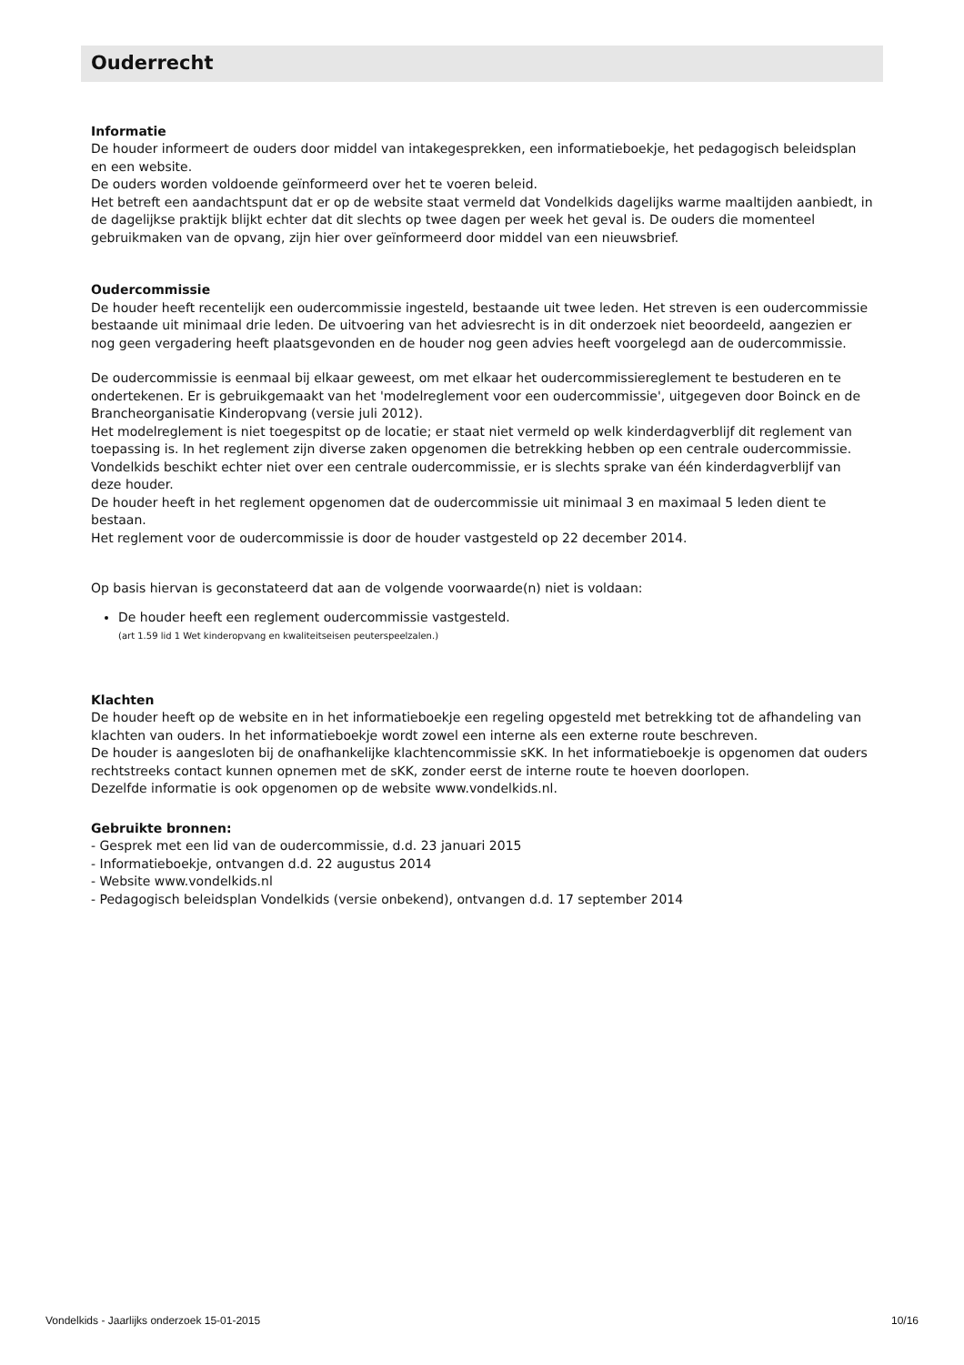Ouderrecht
Informatie
De houder informeert de ouders door middel van intakegesprekken, een informatieboekje, het pedagogisch beleidsplan en een website.
De ouders worden voldoende geïnformeerd over het te voeren beleid.
Het betreft een aandachtspunt dat er op de website staat vermeld dat Vondelkids dagelijks warme maaltijden aanbiedt, in de dagelijkse praktijk blijkt echter dat dit slechts op twee dagen per week het geval is. De ouders die momenteel gebruikmaken van de opvang, zijn hier over geïnformeerd door middel van een nieuwsbrief.
Oudercommissie
De houder heeft recentelijk een oudercommissie ingesteld, bestaande uit twee leden. Het streven is een oudercommissie bestaande uit minimaal drie leden. De uitvoering van het adviesrecht is in dit onderzoek niet beoordeeld, aangezien er nog geen vergadering heeft plaatsgevonden en de houder nog geen advies heeft voorgelegd aan de oudercommissie.
De oudercommissie is eenmaal bij elkaar geweest, om met elkaar het oudercommissiereglement te bestuderen en te ondertekenen. Er is gebruikgemaakt van het 'modelreglement voor een oudercommissie', uitgegeven door Boinck en de Brancheorganisatie Kinderopvang (versie juli 2012).
Het modelreglement is niet toegespitst op de locatie; er staat niet vermeld op welk kinderdagverblijf dit reglement van toepassing is. In het reglement zijn diverse zaken opgenomen die betrekking hebben op een centrale oudercommissie. Vondelkids beschikt echter niet over een centrale oudercommissie, er is slechts sprake van één kinderdagverblijf van deze houder.
De houder heeft in het reglement opgenomen dat de oudercommissie uit minimaal 3 en maximaal 5 leden dient te bestaan.
Het reglement voor de oudercommissie is door de houder vastgesteld op 22 december 2014.
Op basis hiervan is geconstateerd dat aan de volgende voorwaarde(n) niet is voldaan:
De houder heeft een reglement oudercommissie vastgesteld.
(art 1.59 lid 1 Wet kinderopvang en kwaliteitseisen peuterspeelzalen.)
Klachten
De houder heeft op de website en in het informatieboekje een regeling opgesteld met betrekking tot de afhandeling van klachten van ouders. In het informatieboekje wordt zowel een interne als een externe route beschreven.
De houder is aangesloten bij de onafhankelijke klachtencommissie sKK. In het informatieboekje is opgenomen dat ouders rechtstreeks contact kunnen opnemen met de sKK, zonder eerst de interne route te hoeven doorlopen.
Dezelfde informatie is ook opgenomen op de website www.vondelkids.nl.
Gebruikte bronnen:
- Gesprek met een lid van de oudercommissie, d.d. 23 januari 2015
- Informatieboekje, ontvangen d.d. 22 augustus 2014
- Website www.vondelkids.nl
- Pedagogisch beleidsplan Vondelkids (versie onbekend), ontvangen d.d. 17 september 2014
Vondelkids - Jaarlijks onderzoek 15-01-2015 10/16